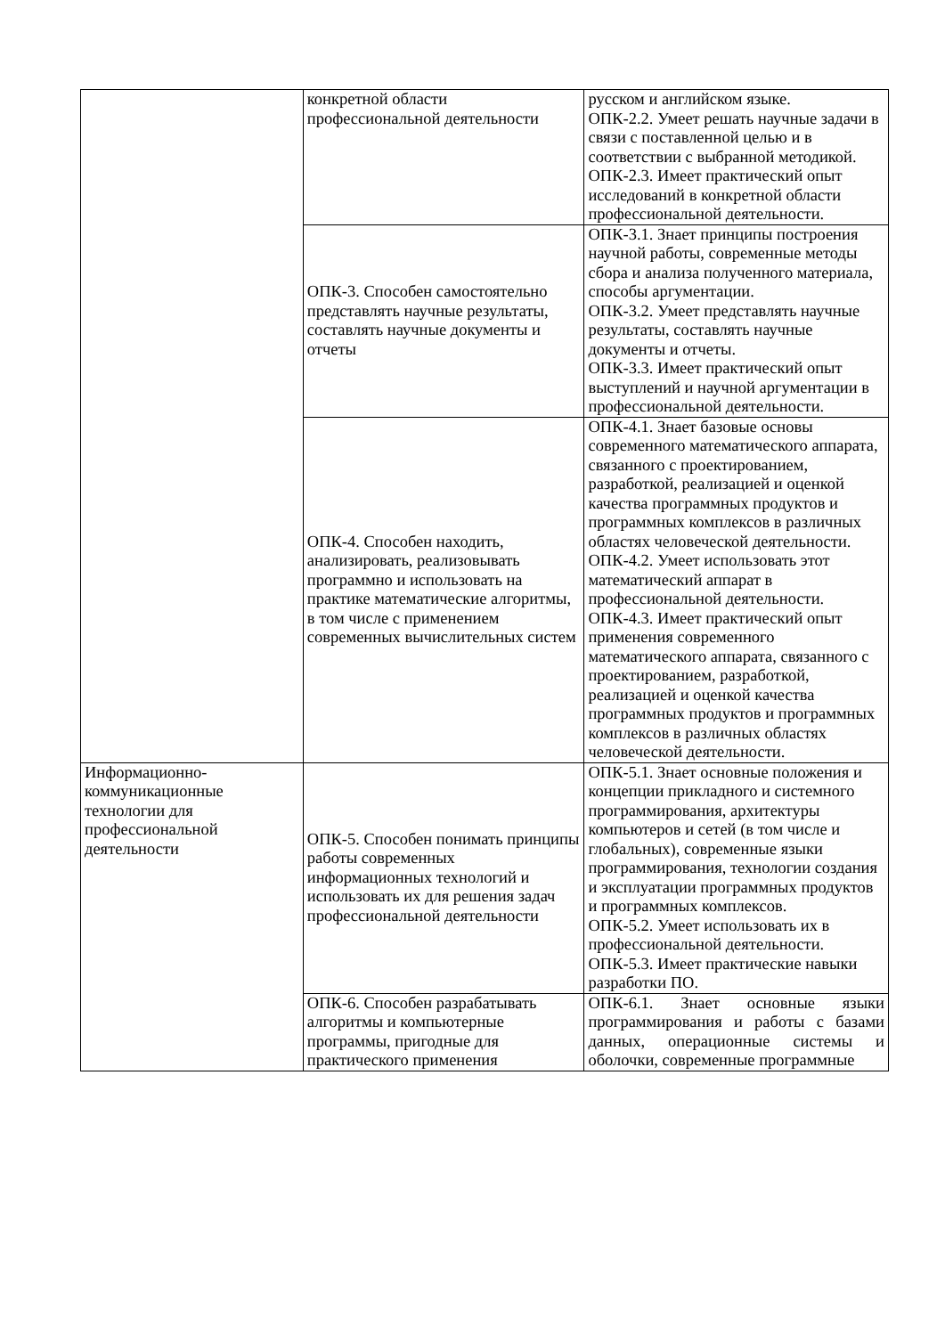| | конкретной области профессиональной деятельности | русском и английском языке. ОПК-2.2. Умеет решать научные задачи в связи с поставленной целью и в соответствии с выбранной методикой. ОПК-2.3. Имеет практический опыт исследований в конкретной области профессиональной деятельности. |
| | ОПК-3. Способен самостоятельно представлять научные результаты, составлять научные документы и отчеты | ОПК-3.1. Знает принципы построения научной работы, современные методы сбора и анализа полученного материала, способы аргументации. ОПК-3.2. Умеет представлять научные результаты, составлять научные документы и отчеты. ОПК-3.3. Имеет практический опыт выступлений и научной аргументации в профессиональной деятельности. |
| | ОПК-4. Способен находить, анализировать, реализовывать программно и использовать на практике математические алгоритмы, в том числе с применением современных вычислительных систем | ОПК-4.1. Знает базовые основы современного математического аппарата, связанного с проектированием, разработкой, реализацией и оценкой качества программных продуктов и программных комплексов в различных областях человеческой деятельности. ОПК-4.2. Умеет использовать этот математический аппарат в профессиональной деятельности. ОПК-4.3. Имеет практический опыт применения современного математического аппарата, связанного с проектированием, разработкой, реализацией и оценкой качества программных продуктов и программных комплексов в различных областях человеческой деятельности. |
| Информационно-коммуникационные технологии для профессиональной деятельности | ОПК-5. Способен понимать принципы работы современных информационных технологий и использовать их для решения задач профессиональной деятельности | ОПК-5.1. Знает основные положения и концепции прикладного и системного программирования, архитектуры компьютеров и сетей (в том числе и глобальных), современные языки программирования, технологии создания и эксплуатации программных продуктов и программных комплексов. ОПК-5.2. Умеет использовать их в профессиональной деятельности. ОПК-5.3. Имеет практические навыки разработки ПО. |
| | ОПК-6. Способен разрабатывать алгоритмы и компьютерные программы, пригодные для практического применения | ОПК-6.1. Знает основные языки программирования и работы с базами данных, операционные системы и оболочки, современные программные |